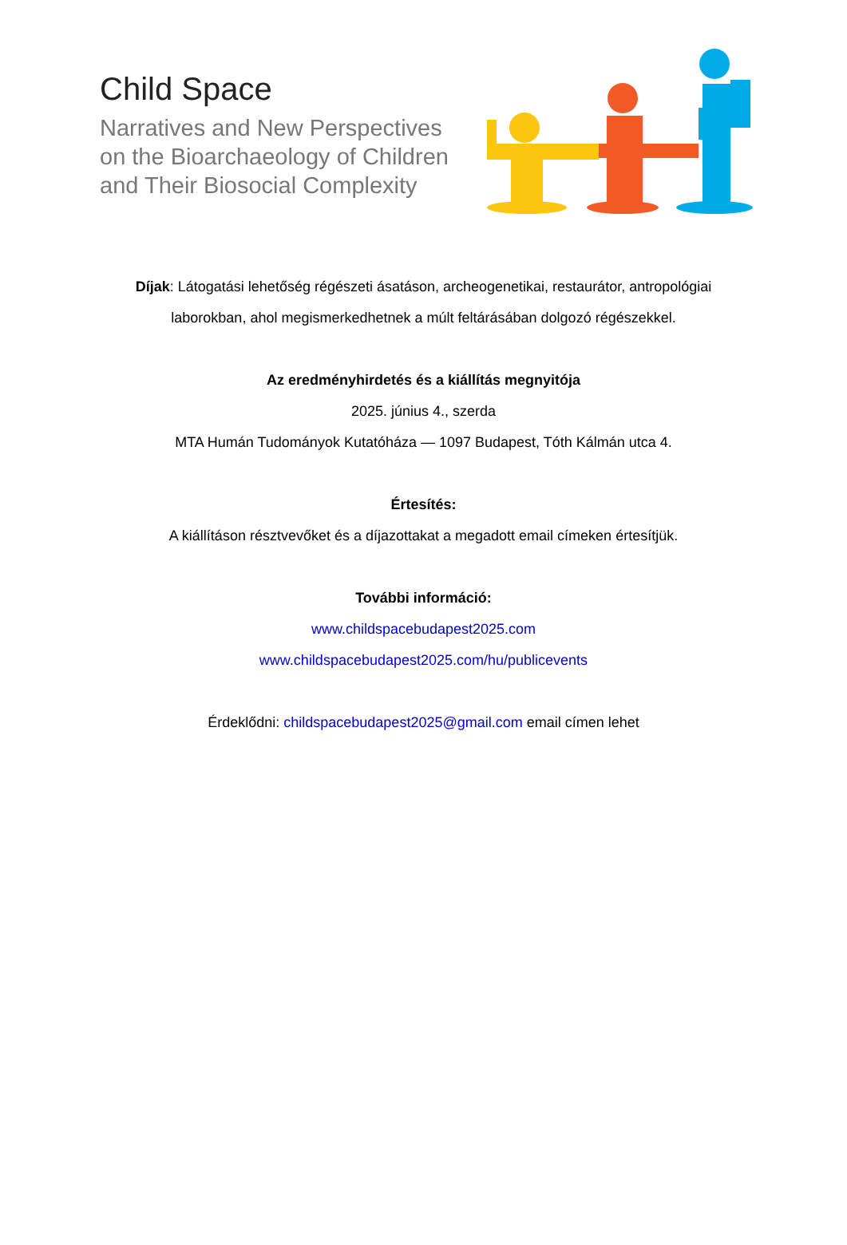Child Space
Narratives and New Perspectives
on the Bioarchaeology of Children
and Their Biosocial Complexity
Díjak: Látogatási lehetőség régészeti ásatáson, archeogenetikai, restaurátor, antropológiai
laborokban, ahol megismerkedhetnek a múlt feltárásában dolgozó régészekkel.
Az eredményhirdetés és a kiállítás megnyitója
2025. június 4., szerda
MTA Humán Tudományok Kutatóháza — 1097 Budapest, Tóth Kálmán utca 4.
Értesítés:
A kiállításon résztvevőket és a díjazottakat a megadott email címeken értesítjük.
További információ:
www.childspacebudapest2025.com
www.childspacebudapest2025.com/hu/publicevents
Érdeklődni: childspacebudapest2025@gmail.com email címen lehet